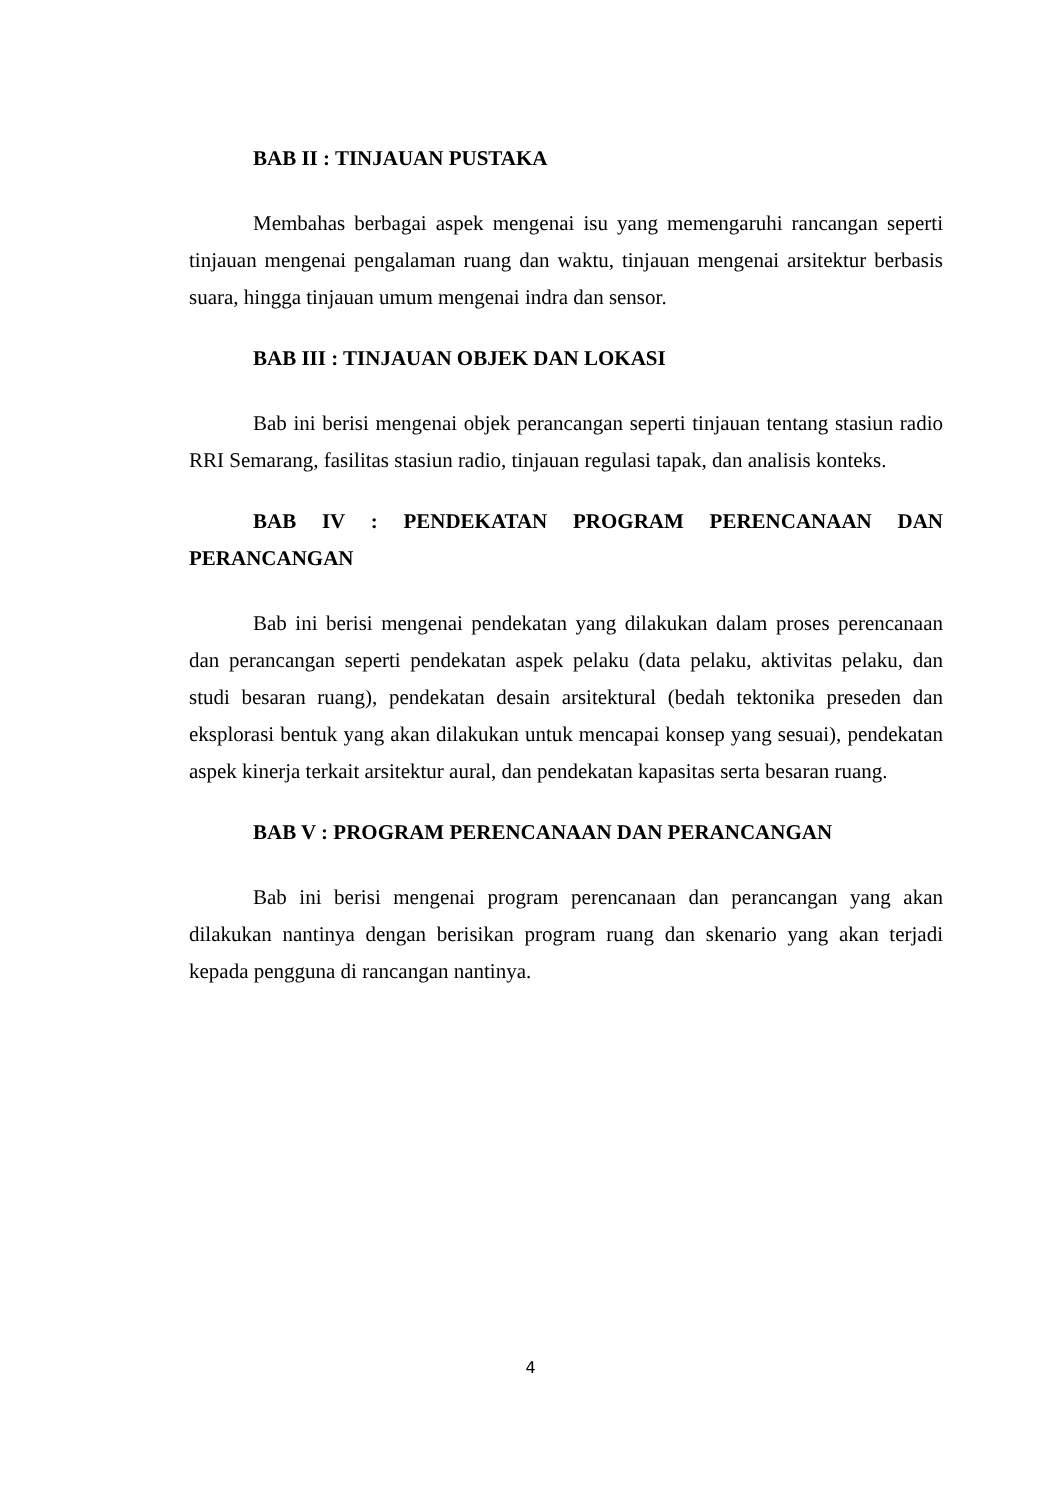BAB II : TINJAUAN PUSTAKA
Membahas berbagai aspek mengenai isu yang memengaruhi rancangan seperti tinjauan mengenai pengalaman ruang dan waktu, tinjauan mengenai arsitektur berbasis suara, hingga tinjauan umum mengenai indra dan sensor.
BAB III : TINJAUAN OBJEK DAN LOKASI
Bab ini berisi mengenai objek perancangan seperti tinjauan tentang stasiun radio RRI Semarang, fasilitas stasiun radio, tinjauan regulasi tapak, dan analisis konteks.
BAB IV : PENDEKATAN PROGRAM PERENCANAAN DAN PERANCANGAN
Bab ini berisi mengenai pendekatan yang dilakukan dalam proses perencanaan dan perancangan seperti pendekatan aspek pelaku (data pelaku, aktivitas pelaku, dan studi besaran ruang), pendekatan desain arsitektural (bedah tektonika preseden dan eksplorasi bentuk yang akan dilakukan untuk mencapai konsep yang sesuai), pendekatan aspek kinerja terkait arsitektur aural, dan pendekatan kapasitas serta besaran ruang.
BAB V : PROGRAM PERENCANAAN DAN PERANCANGAN
Bab ini berisi mengenai program perencanaan dan perancangan yang akan dilakukan nantinya dengan berisikan program ruang dan skenario yang akan terjadi kepada pengguna di rancangan nantinya.
4